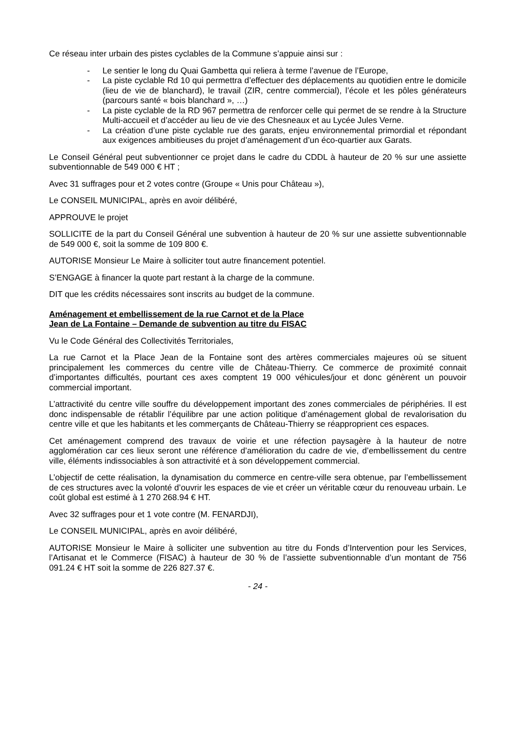Ce réseau inter urbain des pistes cyclables de la Commune s’appuie ainsi sur :
- Le sentier le long du Quai Gambetta qui reliera à terme l’avenue de l’Europe,
- La piste cyclable Rd 10 qui permettra d’effectuer des déplacements au quotidien entre le domicile (lieu de vie de blanchard), le travail (ZIR, centre commercial), l’école et les pôles générateurs (parcours santé « bois blanchard », …)
- La piste cyclable de la RD 967 permettra de renforcer celle qui permet de se rendre à la Structure Multi-accueil et d’accéder au lieu de vie des Chesneaux et au Lycée Jules Verne.
- La création d’une piste cyclable rue des garats, enjeu environnemental primordial et répondant aux exigences ambitieuses du projet d’aménagement d’un éco-quartier aux Garats.
Le Conseil Général peut subventionner ce projet dans le cadre du CDDL à hauteur de 20 % sur une assiette subventionnable de 549 000 € HT ;
Avec 31 suffrages pour et 2 votes contre (Groupe « Unis pour Château »),
Le CONSEIL MUNICIPAL, après en avoir délibéré,
APPROUVE le projet
SOLLICITE de la part du Conseil Général une subvention à hauteur de 20 % sur une assiette subventionnable de 549 000 €, soit la somme de 109 800 €.
AUTORISE Monsieur Le Maire à solliciter tout autre financement potentiel.
S’ENGAGE à financer la quote part restant à la charge de la commune.
DIT que les crédits nécessaires sont inscrits au budget de la commune.
Aménagement et embellissement de la rue Carnot et de la Place
Jean de La Fontaine – Demande de subvention au titre du FISAC
Vu le Code Général des Collectivités Territoriales,
La rue Carnot et la Place Jean de la Fontaine sont des artères commerciales majeures où se situent principalement les commerces du centre ville de Château-Thierry. Ce commerce de proximité connait d’importantes difficultés, pourtant ces axes comptent 19 000 véhicules/jour et donc génèrent un pouvoir commercial important.
L’attractivité du centre ville souffre du développement important des zones commerciales de périphéries. Il est donc indispensable de rétablir l’équilibre par une action politique d’aménagement global de revalorisation du centre ville et que les habitants et les commerçants de Château-Thierry se réapproprient ces espaces.
Cet aménagement comprend des travaux de voirie et une réfection paysagère à la hauteur de notre agglomération car ces lieux seront une référence d’amélioration du cadre de vie, d’embellissement du centre ville, éléments indissociables à son attractivité et à son développement commercial.
L’objectif de cette réalisation, la dynamisation du commerce en centre-ville sera obtenue, par l’embellissement de ces structures avec la volonté d’ouvrir les espaces de vie et créer un véritable cœur du renouveau urbain. Le coût global est estimé à 1 270 268.94 € HT.
Avec 32 suffrages pour et 1 vote contre (M. FENARDJI),
Le CONSEIL MUNICIPAL, après en avoir délibéré,
AUTORISE Monsieur le Maire à solliciter une subvention au titre du Fonds d’Intervention pour les Services, l’Artisanat et le Commerce (FISAC) à hauteur de 30 % de l’assiette subventionnable d’un montant de 756 091.24 € HT soit la somme de 226 827.37 €.
- 24 -